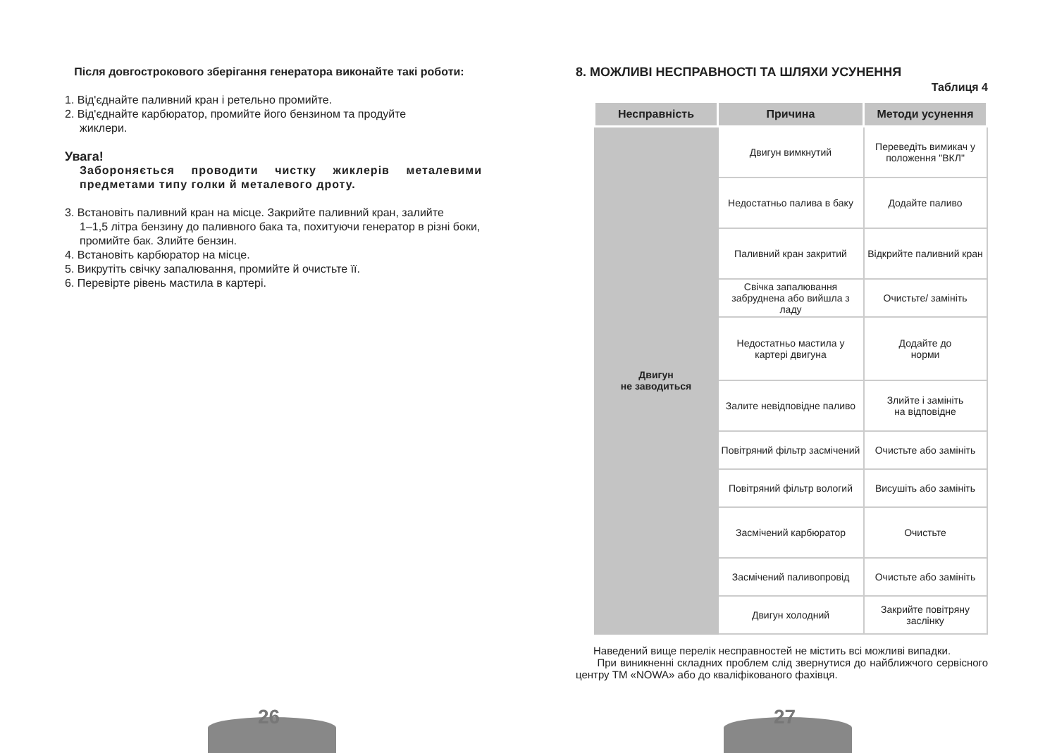Після довгострокового зберігання генератора виконайте такі роботи:
1. Від'єднайте паливний кран і ретельно промийте.
2. Від'єднайте карбюратор, промийте його бензином та продуйте
жиклери.
Увага!
Забороняється проводити чистку жиклерів металевими предметами типу голки й металевого дроту.
3. Встановіть паливний кран на місце. Закрийте паливний кран, залийте
1–1,5 літра бензину до паливного бака та, похитуючи генератор в різні боки, промийте бак. Злийте бензин.
4. Встановіть карбюратор на місце.
5. Викрутіть свічку запалювання, промийте й очистьте її.
6. Перевірте рівень мастила в картері.
8. МОЖЛИВІ НЕСПРАВНОСТІ ТА ШЛЯХИ УСУНЕННЯ
Таблиця 4
| Несправність | Причина | Методи усунення |
| --- | --- | --- |
| Двигун не заводиться | Двигун вимкнутий | Переведіть вимикач у положення "ВКЛ" |
| | Недостатньо палива в баку | Додайте паливо |
| | Паливний кран закритий | Відкрийте паливний кран |
| | Свічка запалювання забруднена або вийшла з ладу | Очистьте/ замініть |
| | Недостатньо мастила у картері двигуна | Додайте до норми |
| | Залите невідповідне паливо | Злийте і замініть на відповідне |
| | Повітряний фільтр засмічений | Очистьте або замініть |
| | Повітряний фільтр вологий | Висушіть або замініть |
| | Засмічений карбюратор | Очистьте |
| | Засмічений паливопровід | Очистьте або замініть |
| | Двигун холодний | Закрийте повітряну заслінку |
Наведений вище перелік несправностей не містить всі можливі випадки.
При виникненні складних проблем слід звернутися до найближчого сервісного центру ТМ «NOWA» або до кваліфікованого фахівця.
26 27